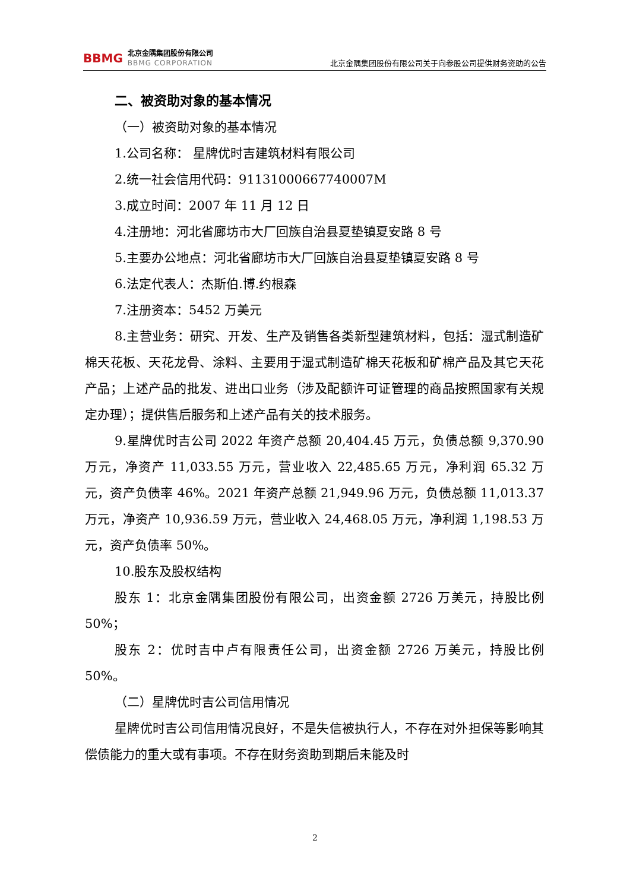BBMG
北京金隅集团股份有限公司
BBMG CORPORATION
北京金隅集团股份有限公司关于向参股公司提供财务资助的公告
二、被资助对象的基本情况
（一）被资助对象的基本情况
1.公司名称： 星牌优时吉建筑材料有限公司
2.统一社会信用代码：91131000667740007M
3.成立时间：2007 年 11 月 12 日
4.注册地：河北省廊坊市大厂回族自治县夏垫镇夏安路 8 号
5.主要办公地点：河北省廊坊市大厂回族自治县夏垫镇夏安路 8 号
6.法定代表人：杰斯伯.博.约根森
7.注册资本：5452 万美元
8.主营业务：研究、开发、生产及销售各类新型建筑材料，包括：湿式制造矿棉天花板、天花龙骨、涂料、主要用于湿式制造矿棉天花板和矿棉产品及其它天花产品；上述产品的批发、进出口业务（涉及配额许可证管理的商品按照国家有关规定办理）；提供售后服务和上述产品有关的技术服务。
9.星牌优时吉公司 2022 年资产总额 20,404.45 万元，负债总额 9,370.90 万元，净资产 11,033.55 万元，营业收入 22,485.65 万元，净利润 65.32 万元，资产负债率 46%。2021 年资产总额 21,949.96 万元，负债总额 11,013.37 万元，净资产 10,936.59 万元，营业收入 24,468.05 万元，净利润 1,198.53 万元，资产负债率 50%。
10.股东及股权结构
股东 1：北京金隅集团股份有限公司，出资金额 2726 万美元，持股比例 50%；
股东 2：优时吉中卢有限责任公司，出资金额 2726 万美元，持股比例 50%。
（二）星牌优时吉公司信用情况
星牌优时吉公司信用情况良好，不是失信被执行人，不存在对外担保等影响其偿债能力的重大或有事项。不存在财务资助到期后未能及时
2